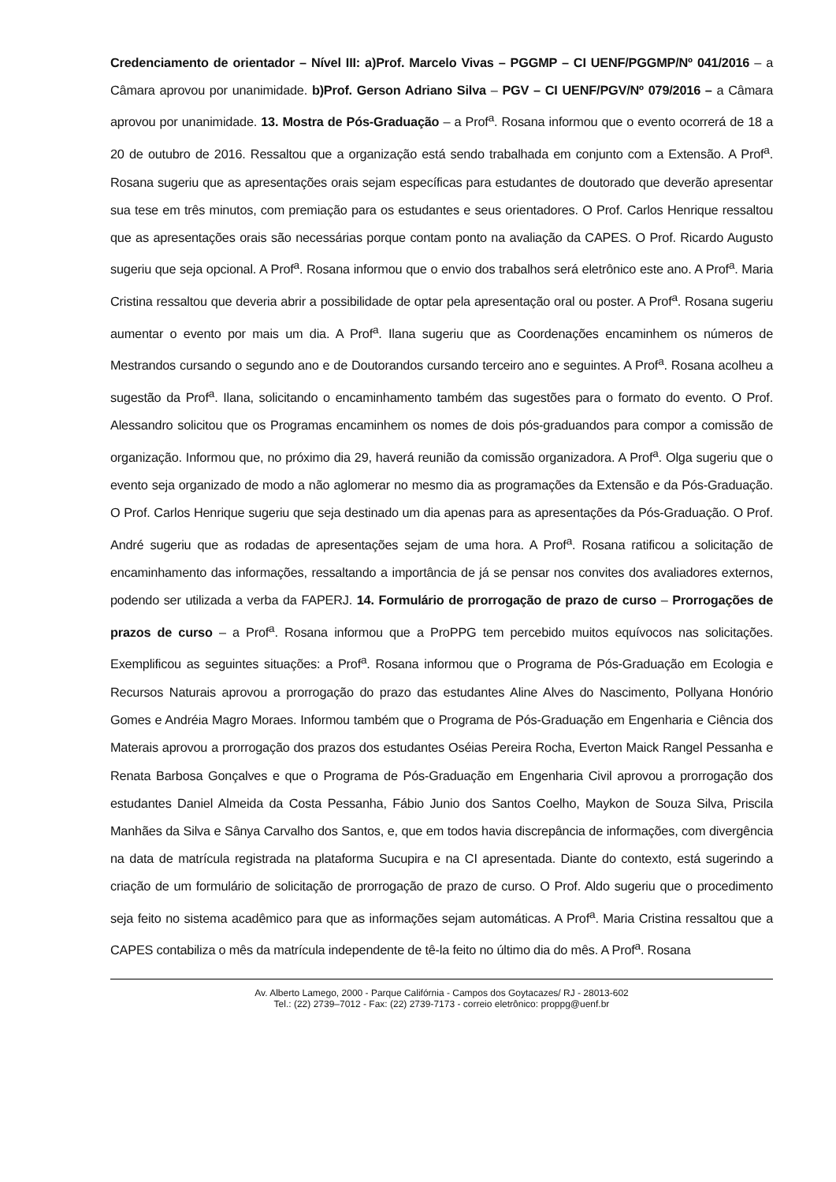Credenciamento de orientador – Nível III: a)Prof. Marcelo Vivas – PGGMP – CI UENF/PGGMP/Nº 041/2016 – a Câmara aprovou por unanimidade. b)Prof. Gerson Adriano Silva – PGV – CI UENF/PGV/Nº 079/2016 – a Câmara aprovou por unanimidade. 13. Mostra de Pós-Graduação – a Prof<sup>a</sup>. Rosana informou que o evento ocorrerá de 18 a 20 de outubro de 2016. Ressaltou que a organização está sendo trabalhada em conjunto com a Extensão. A Prof<sup>a</sup>. Rosana sugeriu que as apresentações orais sejam específicas para estudantes de doutorado que deverão apresentar sua tese em três minutos, com premiação para os estudantes e seus orientadores. O Prof. Carlos Henrique ressaltou que as apresentações orais são necessárias porque contam ponto na avaliação da CAPES. O Prof. Ricardo Augusto sugeriu que seja opcional. A Prof<sup>a</sup>. Rosana informou que o envio dos trabalhos será eletrônico este ano. A Prof<sup>a</sup>. Maria Cristina ressaltou que deveria abrir a possibilidade de optar pela apresentação oral ou poster. A Prof<sup>a</sup>. Rosana sugeriu aumentar o evento por mais um dia. A Prof<sup>a</sup>. Ilana sugeriu que as Coordenações encaminhem os números de Mestrandos cursando o segundo ano e de Doutorandos cursando terceiro ano e seguintes. A Prof<sup>a</sup>. Rosana acolheu a sugestão da Prof<sup>a</sup>. Ilana, solicitando o encaminhamento também das sugestões para o formato do evento. O Prof. Alessandro solicitou que os Programas encaminhem os nomes de dois pós-graduandos para compor a comissão de organização. Informou que, no próximo dia 29, haverá reunião da comissão organizadora. A Prof<sup>a</sup>. Olga sugeriu que o evento seja organizado de modo a não aglomerar no mesmo dia as programações da Extensão e da Pós-Graduação. O Prof. Carlos Henrique sugeriu que seja destinado um dia apenas para as apresentações da Pós-Graduação. O Prof. André sugeriu que as rodadas de apresentações sejam de uma hora. A Prof<sup>a</sup>. Rosana ratificou a solicitação de encaminhamento das informações, ressaltando a importância de já se pensar nos convites dos avaliadores externos, podendo ser utilizada a verba da FAPERJ. 14. Formulário de prorrogação de prazo de curso – Prorrogações de prazos de curso – a Prof<sup>a</sup>. Rosana informou que a ProPPG tem percebido muitos equívocos nas solicitações. Exemplificou as seguintes situações: a Prof<sup>a</sup>. Rosana informou que o Programa de Pós-Graduação em Ecologia e Recursos Naturais aprovou a prorrogação do prazo das estudantes Aline Alves do Nascimento, Pollyana Honório Gomes e Andréia Magro Moraes. Informou também que o Programa de Pós-Graduação em Engenharia e Ciência dos Materais aprovou a prorrogação dos prazos dos estudantes Oséias Pereira Rocha, Everton Maick Rangel Pessanha e Renata Barbosa Gonçalves e que o Programa de Pós-Graduação em Engenharia Civil aprovou a prorrogação dos estudantes Daniel Almeida da Costa Pessanha, Fábio Junio dos Santos Coelho, Maykon de Souza Silva, Priscila Manhães da Silva e Sânya Carvalho dos Santos, e, que em todos havia discrepância de informações, com divergência na data de matrícula registrada na plataforma Sucupira e na CI apresentada. Diante do contexto, está sugerindo a criação de um formulário de solicitação de prorrogação de prazo de curso. O Prof. Aldo sugeriu que o procedimento seja feito no sistema acadêmico para que as informações sejam automáticas. A Prof<sup>a</sup>. Maria Cristina ressaltou que a CAPES contabiliza o mês da matrícula independente de tê-la feito no último dia do mês. A Prof<sup>a</sup>. Rosana
Av. Alberto Lamego, 2000 - Parque Califórnia - Campos dos Goytacazes/ RJ - 28013-602
Tel.: (22) 2739–7012 - Fax: (22) 2739-7173 - correio eletrônico: proppg@uenf.br